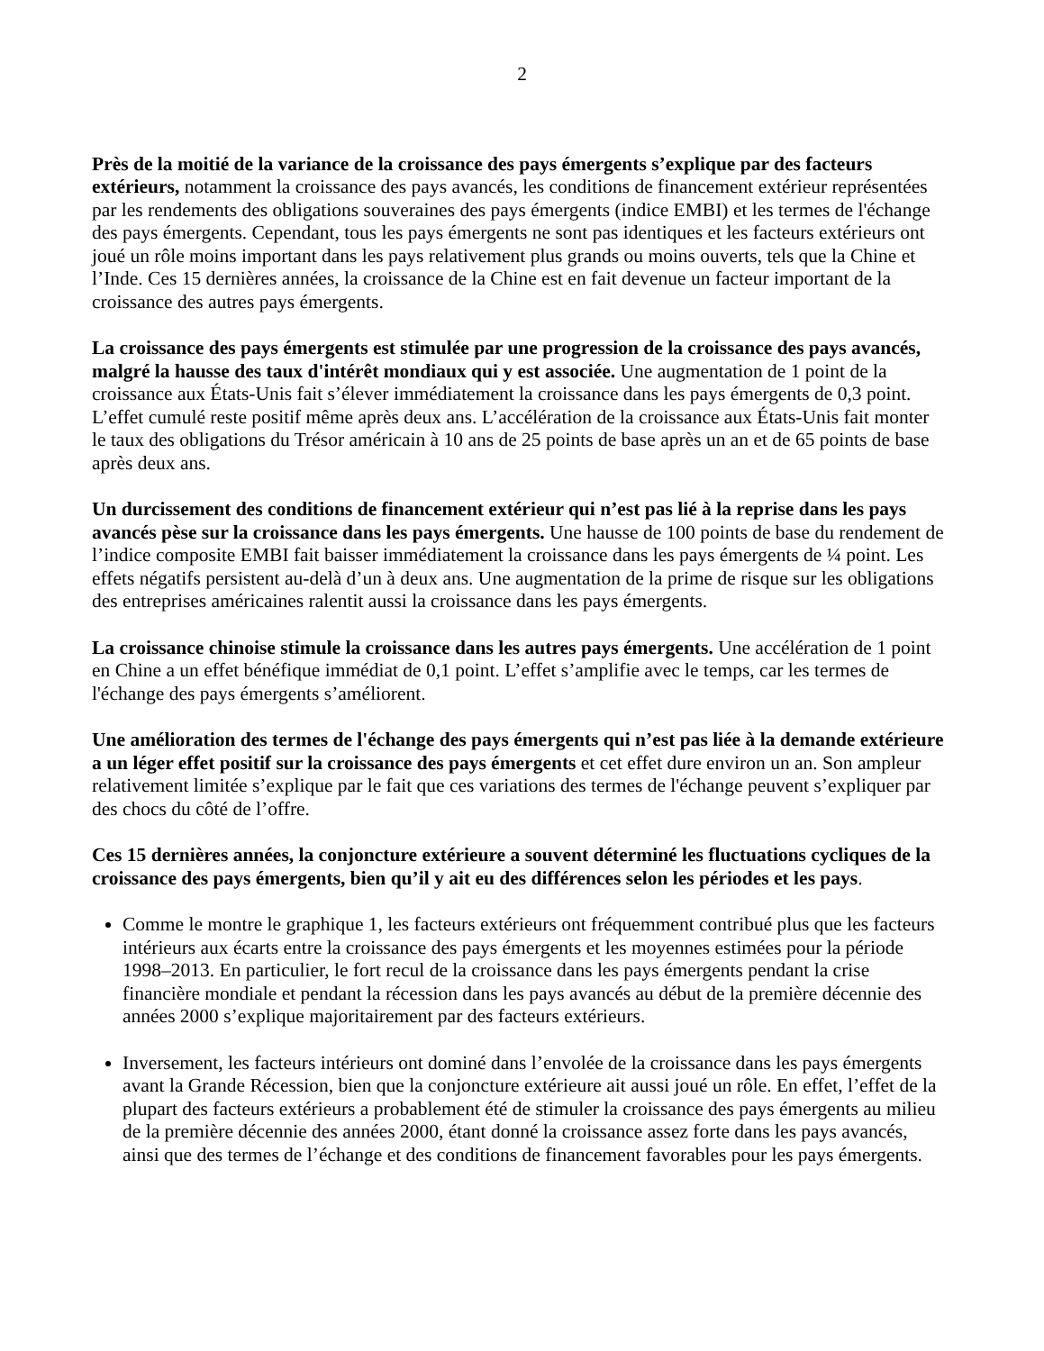2
Près de la moitié de la variance de la croissance des pays émergents s’explique par des facteurs extérieurs, notamment la croissance des pays avancés, les conditions de financement extérieur représentées par les rendements des obligations souveraines des pays émergents (indice EMBI) et les termes de l'échange des pays émergents. Cependant, tous les pays émergents ne sont pas identiques et les facteurs extérieurs ont joué un rôle moins important dans les pays relativement plus grands ou moins ouverts, tels que la Chine et l’Inde. Ces 15 dernières années, la croissance de la Chine est en fait devenue un facteur important de la croissance des autres pays émergents.
La croissance des pays émergents est stimulée par une progression de la croissance des pays avancés, malgré la hausse des taux d'intérêt mondiaux qui y est associée. Une augmentation de 1 point de la croissance aux États-Unis fait s’élever immédiatement la croissance dans les pays émergents de 0,3 point. L’effet cumulé reste positif même après deux ans. L’accélération de la croissance aux États-Unis fait monter le taux des obligations du Trésor américain à 10 ans de 25 points de base après un an et de 65 points de base après deux ans.
Un durcissement des conditions de financement extérieur qui n’est pas lié à la reprise dans les pays avancés pèse sur la croissance dans les pays émergents. Une hausse de 100 points de base du rendement de l’indice composite EMBI fait baisser immédiatement la croissance dans les pays émergents de ¼ point. Les effets négatifs persistent au-delà d’un à deux ans. Une augmentation de la prime de risque sur les obligations des entreprises américaines ralentit aussi la croissance dans les pays émergents.
La croissance chinoise stimule la croissance dans les autres pays émergents. Une accélération de 1 point en Chine a un effet bénéfique immédiat de 0,1 point. L’effet s’amplifie avec le temps, car les termes de l'échange des pays émergents s’améliorent.
Une amélioration des termes de l'échange des pays émergents qui n’est pas liée à la demande extérieure a un léger effet positif sur la croissance des pays émergents et cet effet dure environ un an. Son ampleur relativement limitée s’explique par le fait que ces variations des termes de l'échange peuvent s’expliquer par des chocs du côté de l’offre.
Ces 15 dernières années, la conjoncture extérieure a souvent déterminé les fluctuations cycliques de la croissance des pays émergents, bien qu’il y ait eu des différences selon les périodes et les pays.
Comme le montre le graphique 1, les facteurs extérieurs ont fréquemment contribué plus que les facteurs intérieurs aux écarts entre la croissance des pays émergents et les moyennes estimées pour la période 1998–2013. En particulier, le fort recul de la croissance dans les pays émergents pendant la crise financière mondiale et pendant la récession dans les pays avancés au début de la première décennie des années 2000 s’explique majoritairement par des facteurs extérieurs.
Inversement, les facteurs intérieurs ont dominé dans l’envolée de la croissance dans les pays émergents avant la Grande Récession, bien que la conjoncture extérieure ait aussi joué un rôle. En effet, l’effet de la plupart des facteurs extérieurs a probablement été de stimuler la croissance des pays émergents au milieu de la première décennie des années 2000, étant donné la croissance assez forte dans les pays avancés, ainsi que des termes de l’échange et des conditions de financement favorables pour les pays émergents.